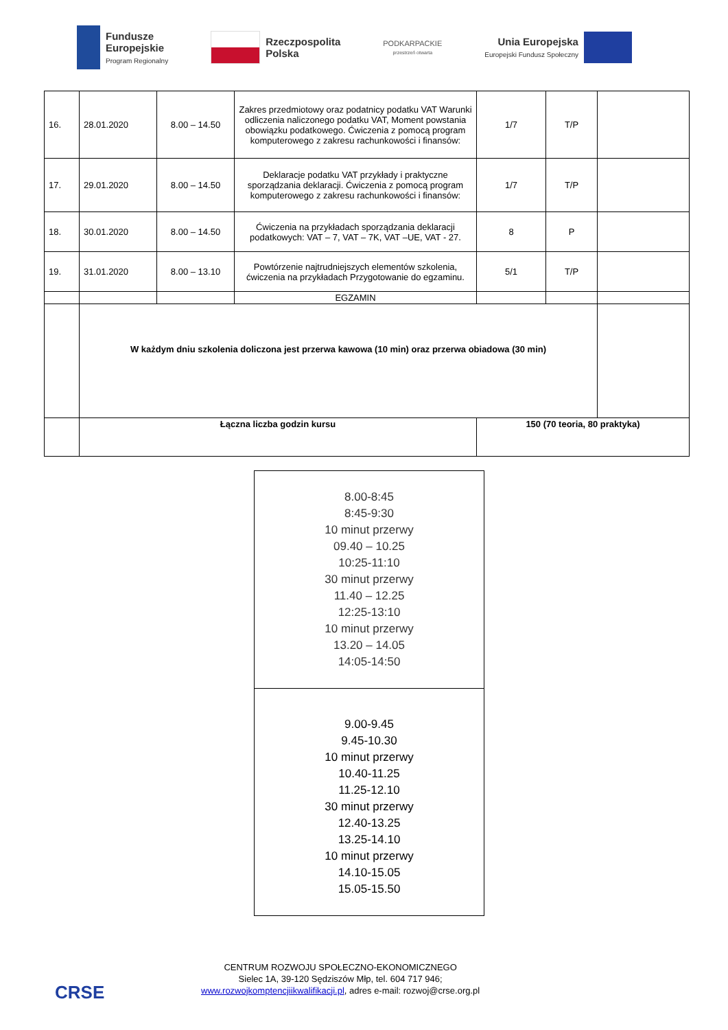Fundusze
Europejskie
Program Regionalny
Rzeczpospolita
Polska
PODKARPACKIE
przestrzeń otwarta
Unia Europejska
Europejski Fundusz Społeczny
| 16. | 28.01.2020 | 8.00 – 14.50 | Zakres przedmiotowy oraz podatnicy podatku VAT Warunki odliczenia naliczonego podatku VAT, Moment powstania obowiązku podatkowego. Ćwiczenia z pomocą program komputerowego z zakresu rachunkowości i finansów: | 1/7 | T/P | |
| 17. | 29.01.2020 | 8.00 – 14.50 | Deklaracje podatku VAT przykłady i praktyczne sporządzania deklaracji. Ćwiczenia z pomocą program komputerowego z zakresu rachunkowości i finansów: | 1/7 | T/P | |
| 18. | 30.01.2020 | 8.00 – 14.50 | Ćwiczenia na przykładach sporządzania deklaracji podatkowych: VAT – 7, VAT – 7K, VAT –UE, VAT - 27. | 8 | P | |
| 19. | 31.01.2020 | 8.00 – 13.10 | Powtórzenie najtrudniejszych elementów szkolenia, ćwiczenia na przykładach Przygotowanie do egzaminu. | 5/1 | T/P | |
| | | | EGZAMIN | | | |
| | W każdym dniu szkolenia doliczona jest przerwa kawowa (10 min) oraz przerwa obiadowa (30 min) | | | | | |
| | Łączna liczba godzin kursu | | | 150 (70 teoria, 80 praktyka) | | |
| 8.00-8:45 8:45-9:30 10 minut przerwy 09.40 – 10.25 10:25-11:10 30 minut przerwy 11.40 – 12.25 12:25-13:10 10 minut przerwy 13.20 – 14.05 14:05-14:50 |
| 9.00-9.45 9.45-10.30 10 minut przerwy 10.40-11.25 11.25-12.10 30 minut przerwy 12.40-13.25 13.25-14.10 10 minut przerwy 14.10-15.05 15.05-15.50 |
CRSE
CENTRUM ROZWOJU SPOŁECZNO-EKONOMICZNEGO
Sielec 1A, 39-120 Sędziszów Młp, tel. 604 717 946;
www.rozwojkomptencjiikwalifikacji.pl, adres e-mail: rozwoj@crse.org.pl